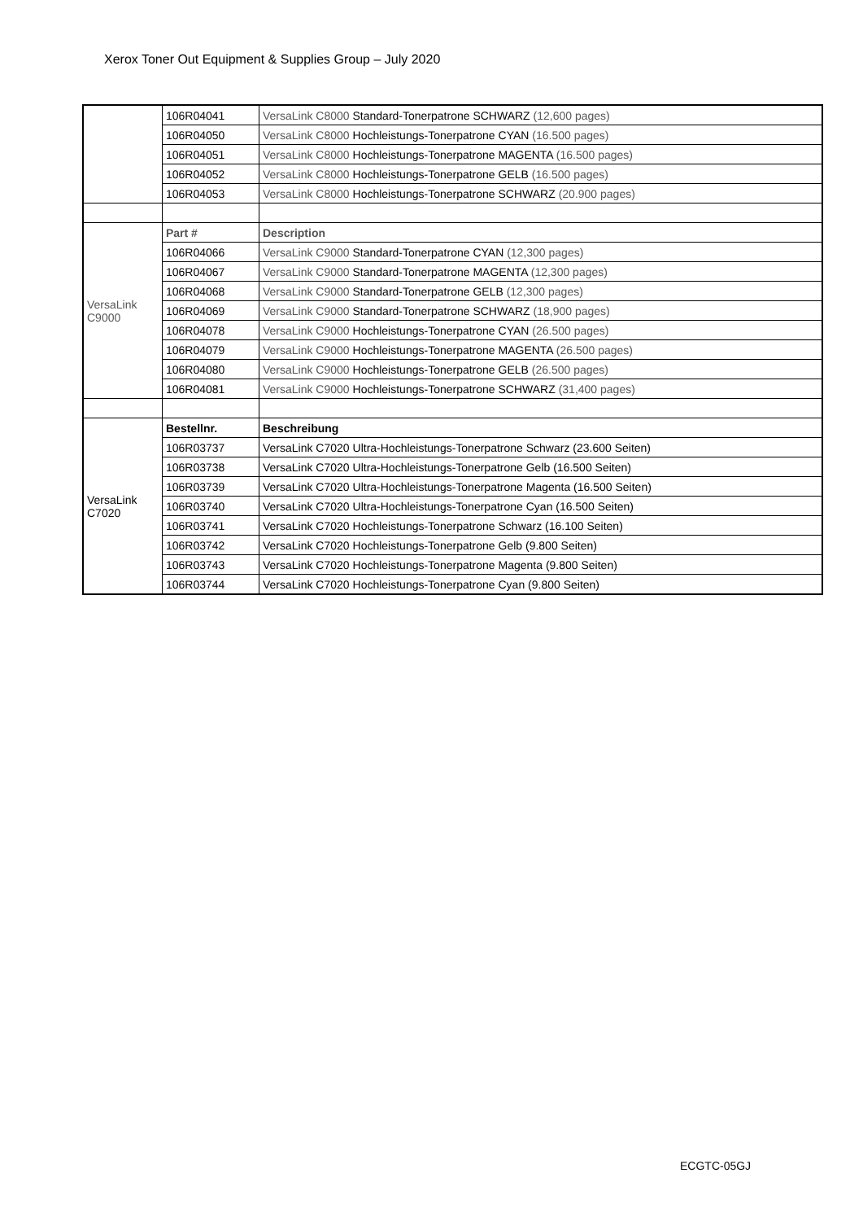Xerox Toner Out Equipment & Supplies Group – July 2020
| | 106R04041 | VersaLink C8000 Standard-Tonerpatrone SCHWARZ (12,600 pages) |
| | 106R04050 | VersaLink C8000 Hochleistungs-Tonerpatrone CYAN (16.500 pages) |
| | 106R04051 | VersaLink C8000 Hochleistungs-Tonerpatrone MAGENTA (16.500 pages) |
| | 106R04052 | VersaLink C8000 Hochleistungs-Tonerpatrone GELB (16.500 pages) |
| | 106R04053 | VersaLink C8000 Hochleistungs-Tonerpatrone SCHWARZ (20.900 pages) |
| VersaLink C9000 | Part # | Description |
| | 106R04066 | VersaLink C9000 Standard-Tonerpatrone CYAN (12,300 pages) |
| | 106R04067 | VersaLink C9000 Standard-Tonerpatrone MAGENTA (12,300 pages) |
| | 106R04068 | VersaLink C9000 Standard-Tonerpatrone GELB (12,300 pages) |
| | 106R04069 | VersaLink C9000 Standard-Tonerpatrone SCHWARZ (18,900 pages) |
| | 106R04078 | VersaLink C9000 Hochleistungs-Tonerpatrone CYAN (26.500 pages) |
| | 106R04079 | VersaLink C9000 Hochleistungs-Tonerpatrone MAGENTA (26.500 pages) |
| | 106R04080 | VersaLink C9000 Hochleistungs-Tonerpatrone GELB (26.500 pages) |
| | 106R04081 | VersaLink C9000 Hochleistungs-Tonerpatrone SCHWARZ (31,400 pages) |
| VersaLink C7020 | Bestellnr. | Beschreibung |
| | 106R03737 | VersaLink C7020 Ultra-Hochleistungs-Tonerpatrone Schwarz (23.600 Seiten) |
| | 106R03738 | VersaLink C7020 Ultra-Hochleistungs-Tonerpatrone Gelb (16.500 Seiten) |
| | 106R03739 | VersaLink C7020 Ultra-Hochleistungs-Tonerpatrone Magenta (16.500 Seiten) |
| | 106R03740 | VersaLink C7020 Ultra-Hochleistungs-Tonerpatrone Cyan (16.500 Seiten) |
| | 106R03741 | VersaLink C7020 Hochleistungs-Tonerpatrone Schwarz (16.100 Seiten) |
| | 106R03742 | VersaLink C7020 Hochleistungs-Tonerpatrone Gelb (9.800 Seiten) |
| | 106R03743 | VersaLink C7020 Hochleistungs-Tonerpatrone Magenta (9.800 Seiten) |
| | 106R03744 | VersaLink C7020 Hochleistungs-Tonerpatrone Cyan (9.800 Seiten) |
ECGTC-05GJ